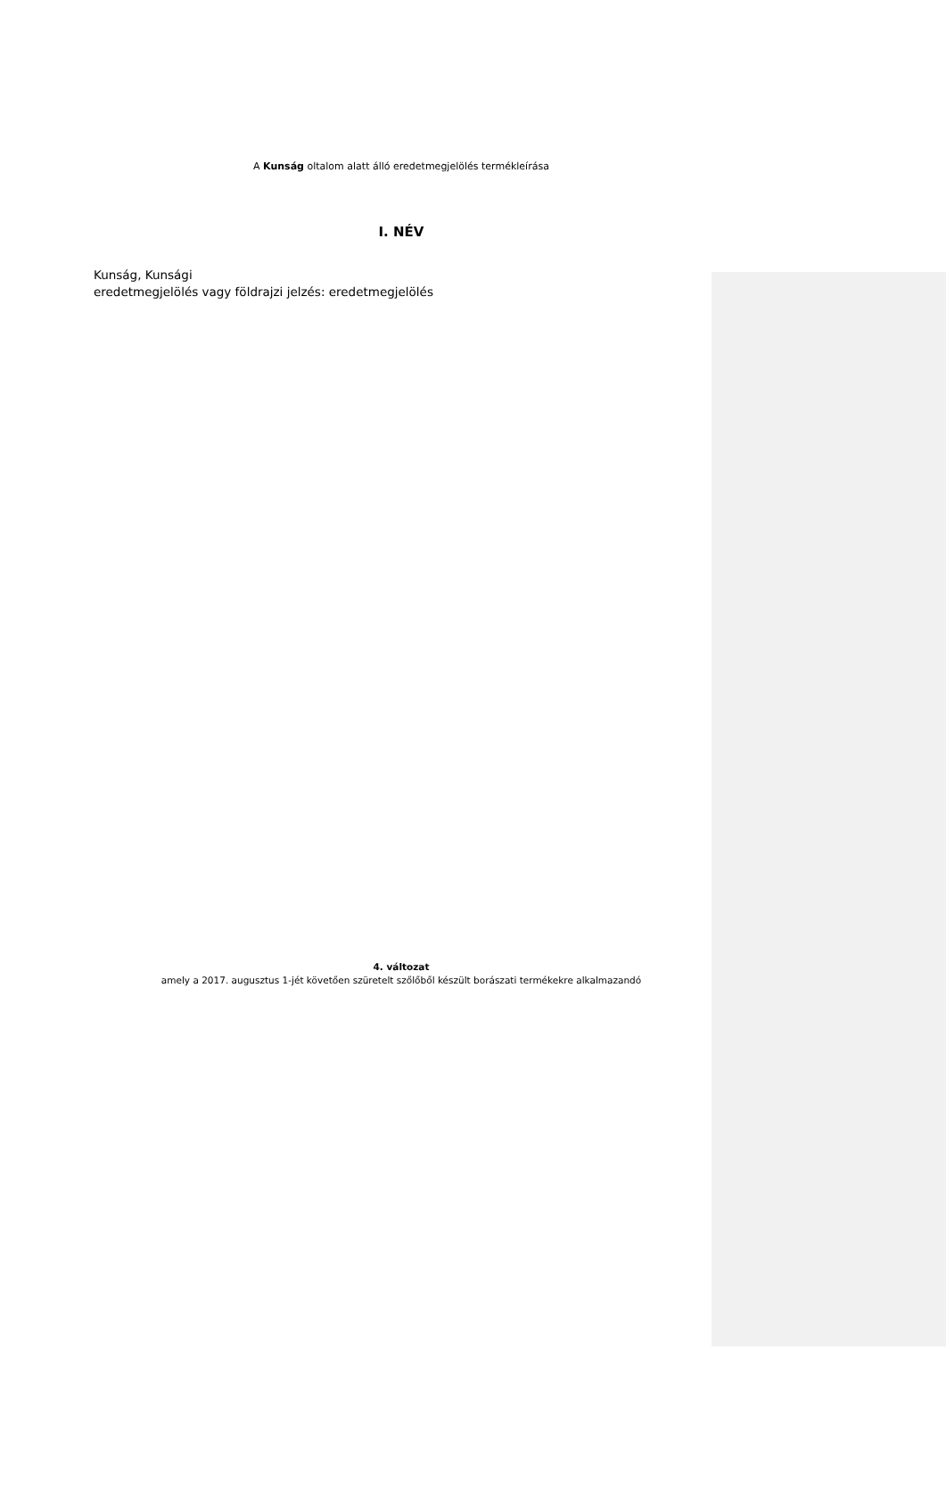A Kunság oltalom alatt álló eredetmegjelölés termékleírása
I. NÉV
Kunság, Kunsági
eredetmegjelölés vagy földrajzi jelzés: eredetmegjelölés
4. változat
amely a 2017. augusztus 1-jét követően szüretelt szőlőből készült borászati termékekre alkalmazandó